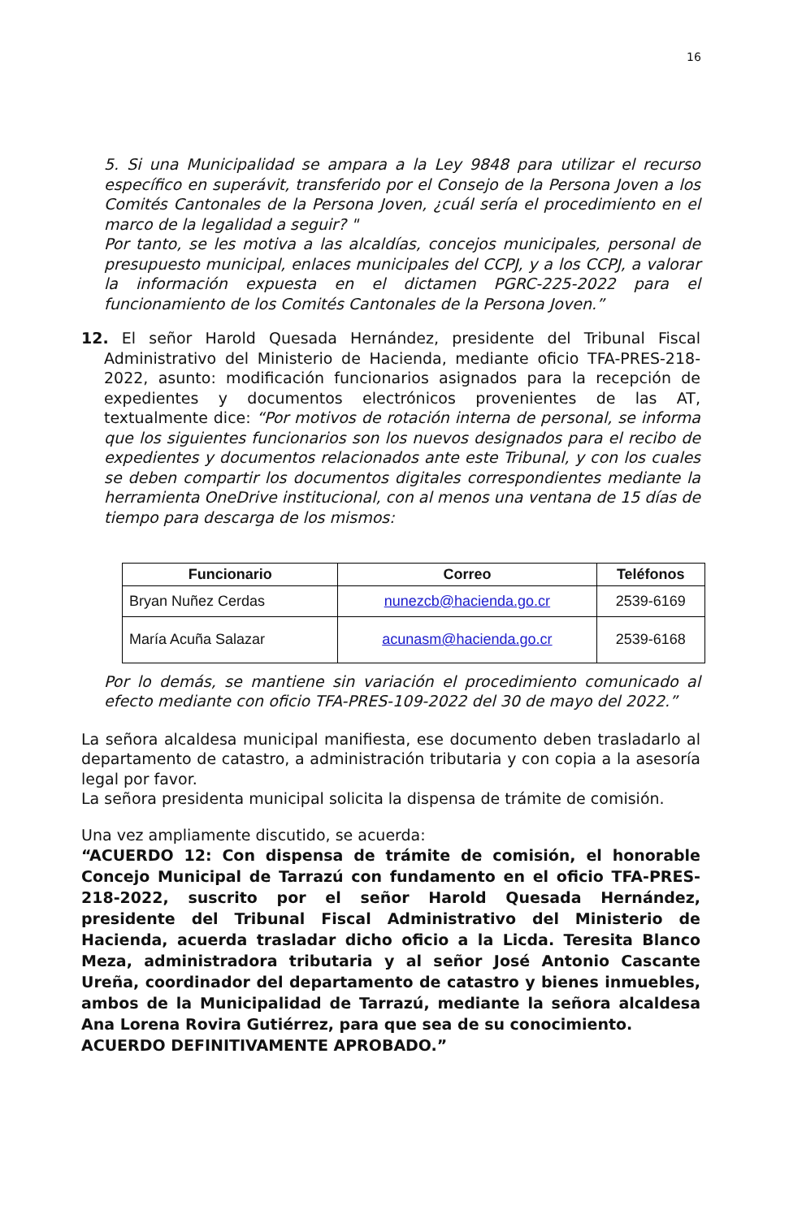16
5. Si una Municipalidad se ampara a la Ley 9848 para utilizar el recurso específico en superávit, transferido por el Consejo de la Persona Joven a los Comités Cantonales de la Persona Joven, ¿cuál sería el procedimiento en el marco de la legalidad a seguir? "
Por tanto, se les motiva a las alcaldías, concejos municipales, personal de presupuesto municipal, enlaces municipales del CCPJ, y a los CCPJ, a valorar la información expuesta en el dictamen PGRC-225-2022 para el funcionamiento de los Comités Cantonales de la Persona Joven.”
12. El señor Harold Quesada Hernández, presidente del Tribunal Fiscal Administrativo del Ministerio de Hacienda, mediante oficio TFA-PRES-218-2022, asunto: modificación funcionarios asignados para la recepción de expedientes y documentos electrónicos provenientes de las AT, textualmente dice: “Por motivos de rotación interna de personal, se informa que los siguientes funcionarios son los nuevos designados para el recibo de expedientes y documentos relacionados ante este Tribunal, y con los cuales se deben compartir los documentos digitales correspondientes mediante la herramienta OneDrive institucional, con al menos una ventana de 15 días de tiempo para descarga de los mismos:
| Funcionario | Correo | Teléfonos |
| --- | --- | --- |
| Bryan Nuñez Cerdas | nunezcb@hacienda.go.cr | 2539-6169 |
| María Acuña Salazar | acunasm@hacienda.go.cr | 2539-6168 |
Por lo demás, se mantiene sin variación el procedimiento comunicado al efecto mediante con oficio TFA-PRES-109-2022 del 30 de mayo del 2022.”
La señora alcaldesa municipal manifiesta, ese documento deben trasladarlo al departamento de catastro, a administración tributaria y con copia a la asesoría legal por favor.
La señora presidenta municipal solicita la dispensa de trámite de comisión.
Una vez ampliamente discutido, se acuerda:
“ACUERDO 12: Con dispensa de trámite de comisión, el honorable Concejo Municipal de Tarrazú con fundamento en el oficio TFA-PRES-218-2022, suscrito por el señor Harold Quesada Hernández, presidente del Tribunal Fiscal Administrativo del Ministerio de Hacienda, acuerda trasladar dicho oficio a la Licda. Teresita Blanco Meza, administradora tributaria y al señor José Antonio Cascante Ureña, coordinador del departamento de catastro y bienes inmuebles, ambos de la Municipalidad de Tarrazú, mediante la señora alcaldesa Ana Lorena Rovira Gutiérrez, para que sea de su conocimiento.
ACUERDO DEFINITIVAMENTE APROBADO.”